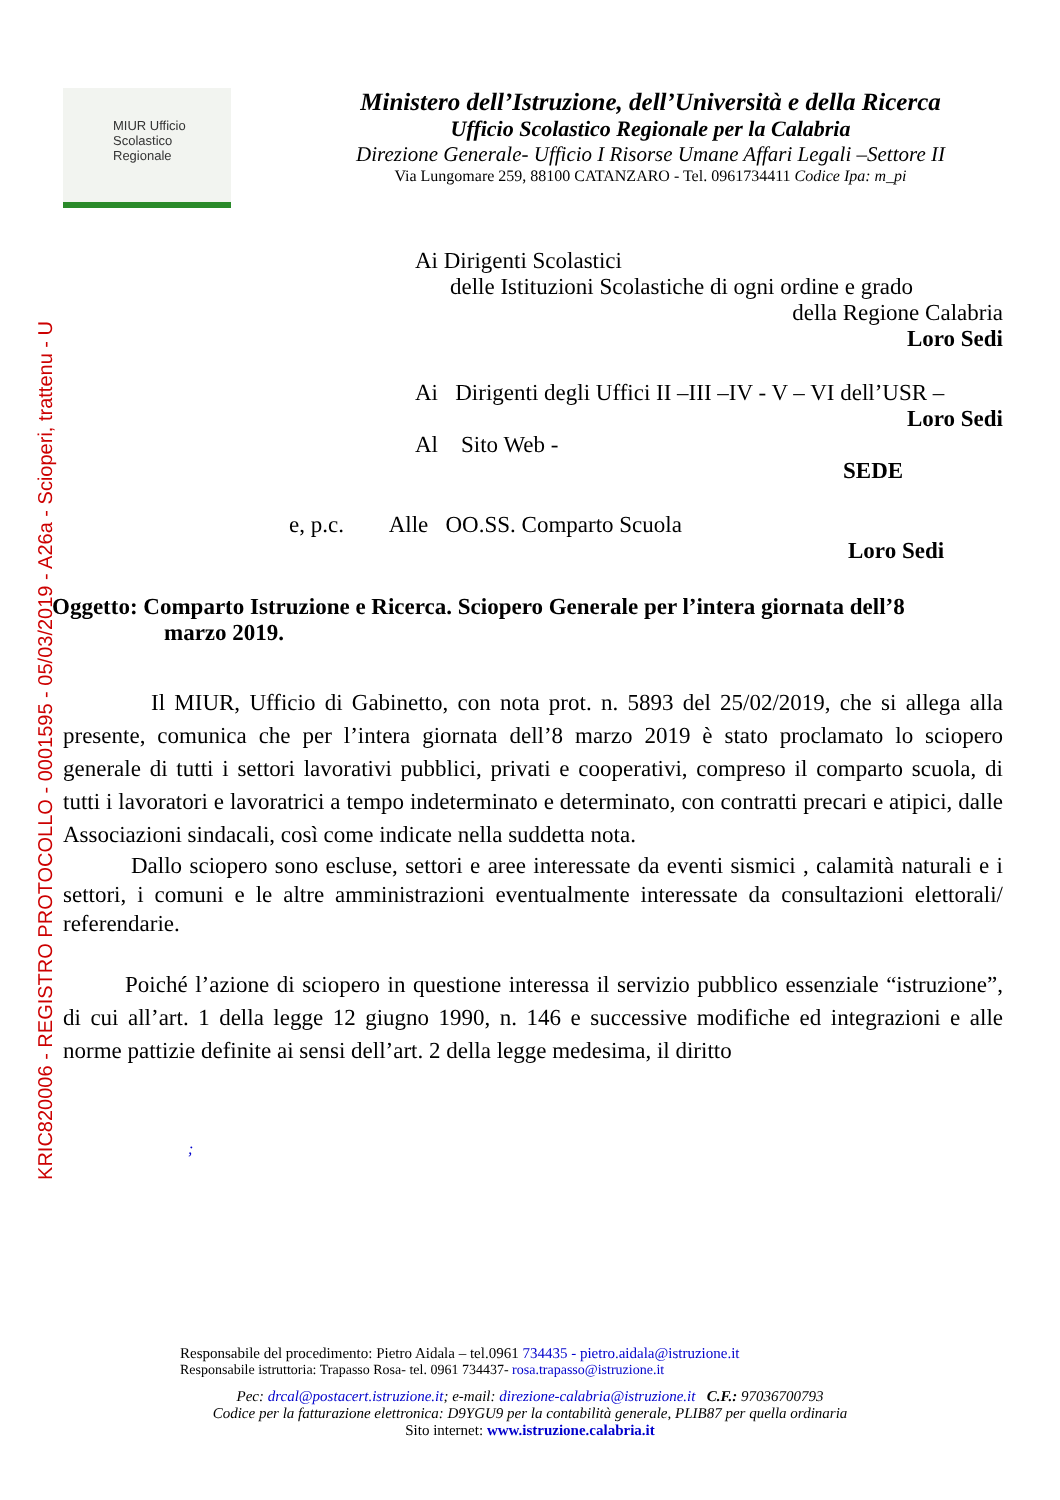KRIC820006 - REGISTRO PROTOCOLLO - 0001595 - 05/03/2019 - A26a - Scioperi, trattenu - U
MIUR Ufficio Scolastico Regionale
Ministero dell’Istruzione, dell’Università e della Ricerca
Ufficio Scolastico Regionale per la Calabria
Direzione Generale- Ufficio I Risorse Umane Affari Legali –Settore II
Via Lungomare 259, 88100 CATANZARO - Tel. 0961734411 Codice Ipa: m_pi
Ai Dirigenti Scolastici
delle Istituzioni Scolastiche di ogni ordine e grado
della Regione Calabria
Loro Sedi
Ai Dirigenti degli Uffici II –III –IV - V – VI dell’USR –
Loro Sedi
Al Sito Web -
SEDE
e, p.c. Alle OO.SS. Comparto Scuola
Loro Sedi
Oggetto: Comparto Istruzione e Ricerca. Sciopero Generale per l’intera giornata dell’8
marzo 2019.
Il MIUR, Ufficio di Gabinetto, con nota prot. n. 5893 del 25/02/2019, che si allega alla presente, comunica che per l’intera giornata dell’8 marzo 2019 è stato proclamato lo sciopero generale di tutti i settori lavorativi pubblici, privati e cooperativi, compreso il comparto scuola, di tutti i lavoratori e lavoratrici a tempo indeterminato e determinato, con contratti precari e atipici, dalle Associazioni sindacali, così come indicate nella suddetta nota.
Dallo sciopero sono escluse, settori e aree interessate da eventi sismici , calamità naturali e i settori, i comuni e le altre amministrazioni eventualmente interessate da consultazioni elettorali/ referendarie.
Poiché l’azione di sciopero in questione interessa il servizio pubblico essenziale “istruzione”, di cui all’art. 1 della legge 12 giugno 1990, n. 146 e successive modifiche ed integrazioni e alle norme pattizie definite ai sensi dell’art. 2 della legge medesima, il diritto
;
Responsabile del procedimento: Pietro Aidala – tel.0961 734435 - pietro.aidala@istruzione.it
Responsabile istruttoria: Trapasso Rosa- tel. 0961 734437- rosa.trapasso@istruzione.it
Pec: drcal@postacert.istruzione.it; e-mail: direzione-calabria@istruzione.it C.F.: 97036700793
Codice per la fatturazione elettronica: D9YGU9 per la contabilità generale, PLIB87 per quella ordinaria
Sito internet: www.istruzione.calabria.it